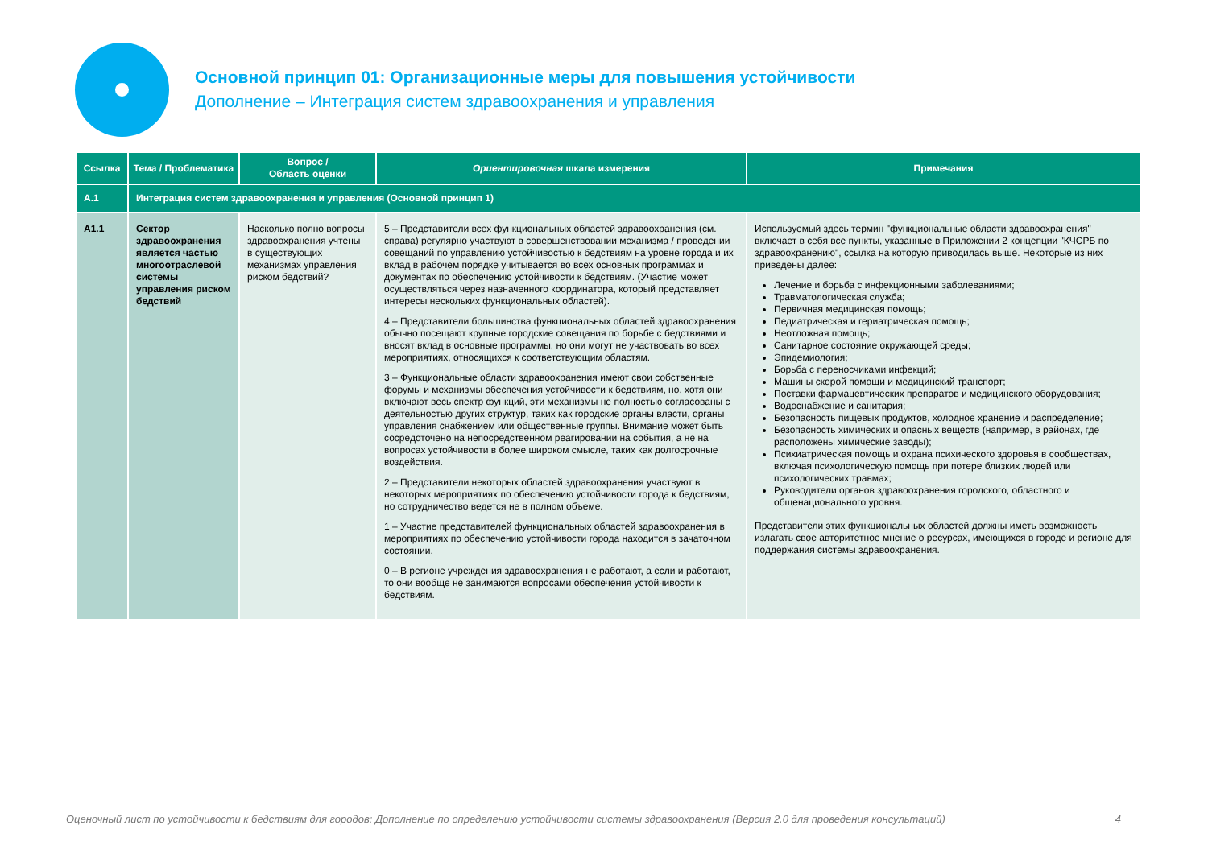Основной принцип 01: Организационные меры для повышения устойчивости
Дополнение – Интеграция систем здравоохранения и управления
| Ссылка | Тема / Проблематика | Вопрос / Область оценки | Ориентировочная шкала измерения | Примечания |
| --- | --- | --- | --- | --- |
| A.1 | Интеграция систем здравоохранения и управления (Основной принцип 1) | | | |
| A1.1 | Сектор здравоохранения является частью многоотраслевой системы управления риском бедствий | Насколько полно вопросы здравоохранения учтены в существующих механизмах управления риском бедствий? | 5 – Представители всех функциональных областей здравоохранения (см. справа) регулярно участвуют в совершенствовании механизма / проведении совещаний по управлению устойчивостью к бедствиям на уровне города и их вклад в рабочем порядке учитывается во всех основных программах и документах по обеспечению устойчивости к бедствиям. (Участие может осуществляться через назначенного координатора, который представляет интересы нескольких функциональных областей). 4 – Представители большинства функциональных областей здравоохранения обычно посещают крупные городские совещания по борьбе с бедствиями и вносят вклад в основные программы, но они могут не участвовать во всех мероприятиях, относящихся к соответствующим областям. 3 – Функциональные области здравоохранения имеют свои собственные форумы и механизмы обеспечения устойчивости к бедствиям, но, хотя они включают весь спектр функций, эти механизмы не полностью согласованы с деятельностью других структур, таких как городские органы власти, органы управления снабжением или общественные группы. Внимание может быть сосредоточено на непосредственном реагировании на события, а не на вопросах устойчивости в более широком смысле, таких как долгосрочные воздействия. 2 – Представители некоторых областей здравоохранения участвуют в некоторых мероприятиях по обеспечению устойчивости города к бедствиям, но сотрудничество ведется не в полном объеме. 1 – Участие представителей функциональных областей здравоохранения в мероприятиях по обеспечению устойчивости города находится в зачаточном состоянии. 0 – В регионе учреждения здравоохранения не работают, а если и работают, то они вообще не занимаются вопросами обеспечения устойчивости к бедствиям. | Используемый здесь термин "функциональные области здравоохранения" включает в себя все пункты, указанные в Приложении 2 концепции "КЧСРБ по здравоохранению", ссылка на которую приводилась выше. Некоторые из них приведены далее: Лечение и борьба с инфекционными заболеваниями; Травматологическая служба; Первичная медицинская помощь; Педиатрическая и гериатрическая помощь; Неотложная помощь; Санитарное состояние окружающей среды; Эпидемиология; Борьба с переносчиками инфекций; Машины скорой помощи и медицинский транспорт; Поставки фармацевтических препаратов и медицинского оборудования; Водоснабжение и санитария; Безопасность пищевых продуктов, холодное хранение и распределение; Безопасность химических и опасных веществ (например, в районах, где расположены химические заводы); Психиатрическая помощь и охрана психического здоровья в сообществах, включая психологическую помощь при потере близких людей или психологических травмах; Руководители органов здравоохранения городского, областного и общенационального уровня. Представители этих функциональных областей должны иметь возможность излагать свое авторитетное мнение о ресурсах, имеющихся в городе и регионе для поддержания системы здравоохранения. |
Оценочный лист по устойчивости к бедствиям для городов: Дополнение по определению устойчивости системы здравоохранения (Версия 2.0 для проведения консультаций) 4